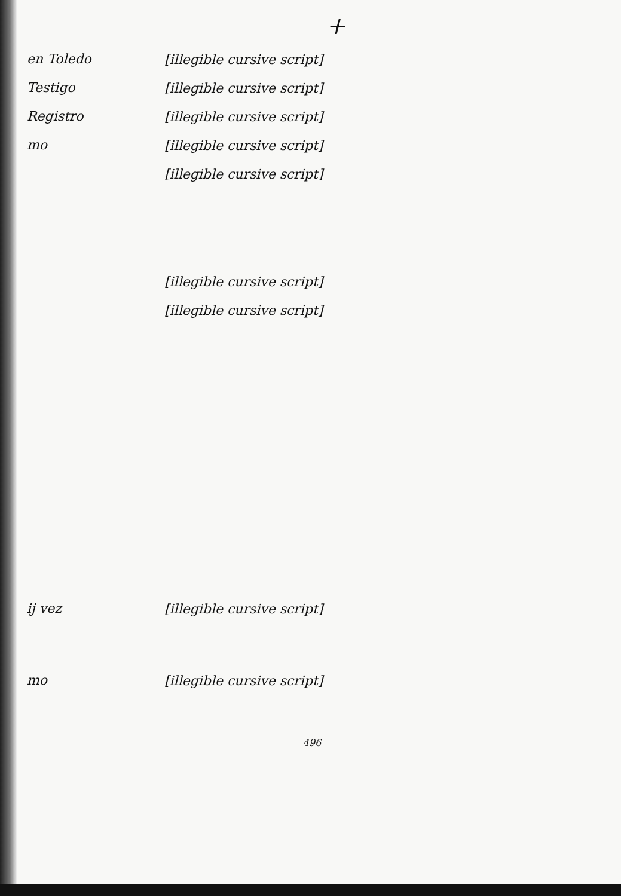+
en Toledo
[illegible cursive script]
Testigo
[illegible cursive script]
Registro
[illegible cursive script]
mo
[illegible cursive script]
[illegible cursive script]
[illegible cursive script]
[illegible cursive script]
ij vez
[illegible cursive script]
mo
[illegible cursive script]
496